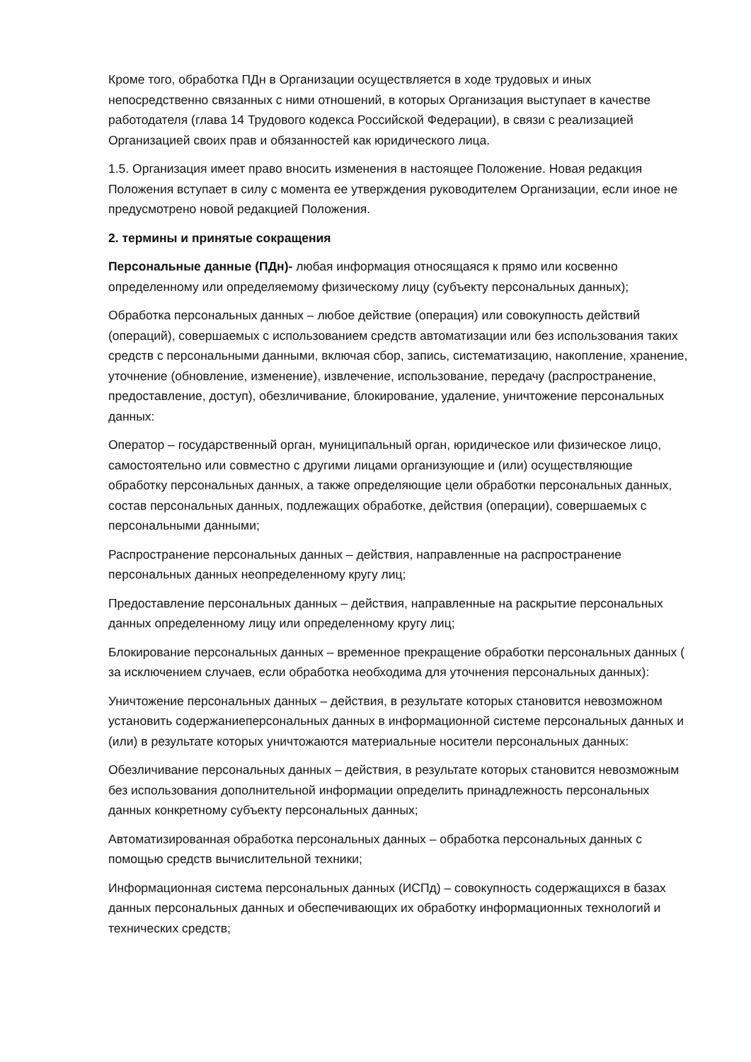Кроме того, обработка ПДн в Организации осуществляется в ходе трудовых и иных непосредственно связанных с ними отношений, в которых Организация выступает в качестве работодателя (глава 14 Трудового кодекса Российской Федерации), в связи с реализацией Организацией своих прав и обязанностей как юридического лица.
1.5. Организация имеет право вносить изменения в настоящее Положение. Новая редакция Положения вступает в силу с момента ее утверждения руководителем Организации, если иное не предусмотрено новой редакцией Положения.
2. термины и принятые сокращения
Персональные данные (ПДн)- любая информация относящаяся к прямо или косвенно определенному или определяемому физическому лицу (субъекту персональных данных);
Обработка персональных данных – любое действие (операция) или совокупность действий (операций), совершаемых с использованием средств автоматизации или без использования таких средств с персональными данными, включая сбор, запись, систематизацию, накопление, хранение, уточнение (обновление, изменение), извлечение, использование, передачу (распространение, предоставление, доступ), обезличивание, блокирование, удаление, уничтожение персональных данных:
Оператор – государственный орган, муниципальный орган, юридическое или физическое лицо, самостоятельно или совместно с другими лицами организующие и (или) осуществляющие обработку персональных данных, а также определяющие цели обработки персональных данных, состав персональных данных, подлежащих обработке, действия (операции), совершаемых с персональными данными;
Распространение персональных данных – действия, направленные на распространение персональных данных неопределенному кругу лиц;
Предоставление персональных данных – действия, направленные на раскрытие персональных данных определенному лицу или определенному кругу лиц;
Блокирование персональных данных – временное прекращение обработки персональных данных ( за исключением случаев, если обработка необходима для уточнения персональных данных):
Уничтожение персональных данных – действия, в результате которых становится невозможном установить содержаниеперсональных данных в информационной системе персональных данных и (или) в результате которых уничтожаются материальные носители персональных данных:
Обезличивание персональных данных – действия, в результате которых становится невозможным без использования дополнительной информации определить принадлежность персональных данных конкретному субъекту персональных данных;
Автоматизированная обработка персональных данных – обработка персональных данных с помощью средств вычислительной техники;
Информационная система персональных данных (ИСПд) – совокупность содержащихся в базах данных персональных данных и обеспечивающих их обработку информационных технологий и технических средств;